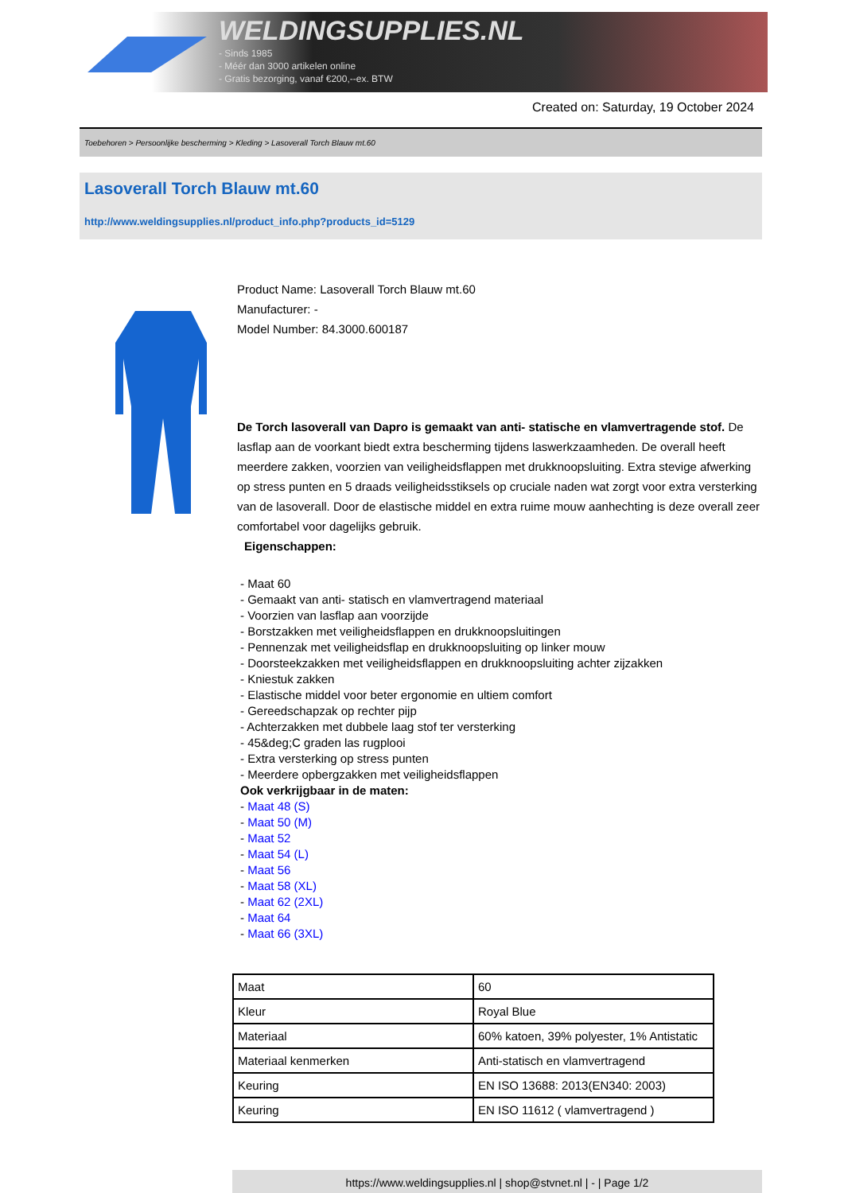WELDINGSUPPLIES.NL
- Sinds 1985
- Méér dan 3000 artikelen online
- Gratis bezorging, vanaf €200,--ex. BTW
Created on: Saturday, 19 October 2024
Toebehoren > Persoonlijke bescherming > Kleding > Lasoverall Torch Blauw mt.60
Lasoverall Torch Blauw mt.60
http://www.weldingsupplies.nl/product_info.php?products_id=5129
Product Name: Lasoverall Torch Blauw mt.60
Manufacturer: -
Model Number: 84.3000.600187
De Torch lasoverall van Dapro is gemaakt van anti- statische en vlamvertragende stof. De lasflap aan de voorkant biedt extra bescherming tijdens laswerkzaamheden. De overall heeft meerdere zakken, voorzien van veiligheidsflappen met drukknoopsluiting. Extra stevige afwerking op stress punten en 5 draads veiligheidsstiksels op cruciale naden wat zorgt voor extra versterking van de lasoverall. Door de elastische middel en extra ruime mouw aanhechting is deze overall zeer comfortabel voor dagelijks gebruik.
Eigenschappen:
- Maat 60
- Gemaakt van anti- statisch en vlamvertragend materiaal
- Voorzien van lasflap aan voorzijde
- Borstzakken met veiligheidsflappen en drukknoopsluitingen
- Pennenzak met veiligheidsflap en drukknoopsluiting op linker mouw
- Doorsteekzakken met veiligheidsflappen en drukknoopsluiting achter zijzakken
- Kniestuk zakken
- Elastische middel voor beter ergonomie en ultiem comfort
- Gereedschapzak op rechter pijp
- Achterzakken met dubbele laag stof ter versterking
- 45&deg;C graden las rugplooi
- Extra versterking op stress punten
- Meerdere opbergzakken met veiligheidsflappen
Ook verkrijgbaar in de maten:
- Maat 48 (S)
- Maat 50 (M)
- Maat 52
- Maat 54 (L)
- Maat 56
- Maat 58 (XL)
- Maat 62 (2XL)
- Maat 64
- Maat 66 (3XL)
| Maat | 60 |
| Kleur | Royal Blue |
| Materiaal | 60% katoen, 39% polyester, 1% Antistatic |
| Materiaal kenmerken | Anti-statisch en vlamvertragend |
| Keuring | EN ISO 13688: 2013(EN340: 2003) |
| Keuring | EN ISO 11612 ( vlamvertragend ) |
https://www.weldingsupplies.nl | shop@stvnet.nl | - | Page 1/2